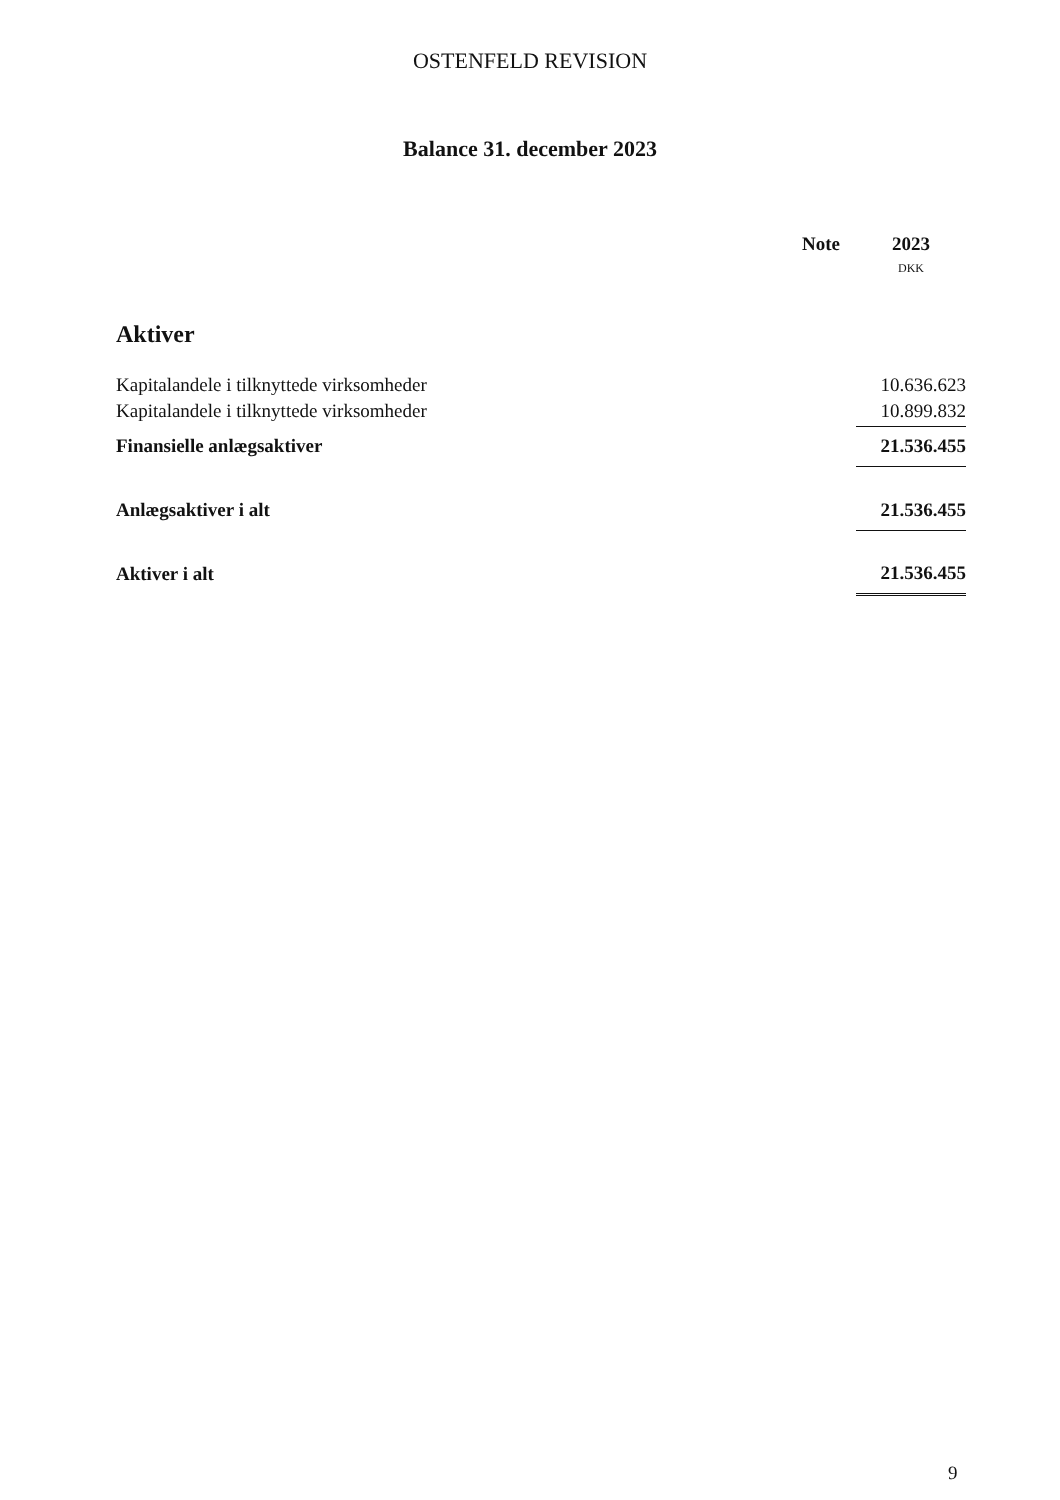OSTENFELD REVISION
Balance 31. december 2023
| | Note | 2023 |
| --- | --- | --- |
| | | DKK |
| Aktiver | | |
| Kapitalandele i tilknyttede virksomheder | | 10.636.623 |
| Kapitalandele i tilknyttede virksomheder | | 10.899.832 |
| Finansielle anlægsaktiver | | 21.536.455 |
| Anlægsaktiver i alt | | 21.536.455 |
| Aktiver i alt | | 21.536.455 |
9